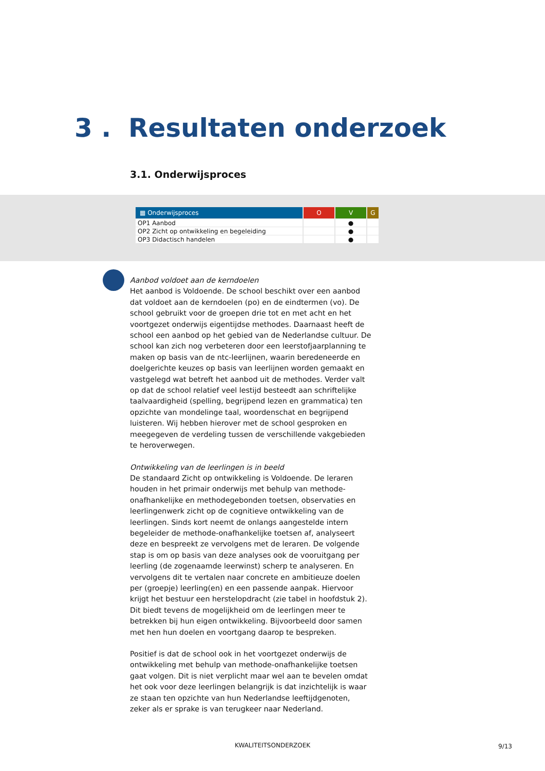3 . Resultaten onderzoek
3.1. Onderwijsproces
| ▦ Onderwijsproces | O | V | G |
| --- | --- | --- | --- |
| OP1 Aanbod | | ● | |
| OP2 Zicht op ontwikkeling en begeleiding | | ● | |
| OP3 Didactisch handelen | | ● | |
Aanbod voldoet aan de kerndoelen
Het aanbod is Voldoende. De school beschikt over een aanbod dat voldoet aan de kerndoelen (po) en de eindtermen (vo). De school gebruikt voor de groepen drie tot en met acht en het voortgezet onderwijs eigentijdse methodes. Daarnaast heeft de school een aanbod op het gebied van de Nederlandse cultuur. De school kan zich nog verbeteren door een leerstofjaarplanning te maken op basis van de ntc-leerlijnen, waarin beredeneerde en doelgerichte keuzes op basis van leerlijnen worden gemaakt en vastgelegd wat betreft het aanbod uit de methodes. Verder valt op dat de school relatief veel lestijd besteedt aan schriftelijke taalvaardigheid (spelling, begrijpend lezen en grammatica) ten opzichte van mondelinge taal, woordenschat en begrijpend luisteren. Wij hebben hierover met de school gesproken en meegegeven de verdeling tussen de verschillende vakgebieden te heroverwegen.
Ontwikkeling van de leerlingen is in beeld
De standaard Zicht op ontwikkeling is Voldoende. De leraren houden in het primair onderwijs met behulp van methode-onafhankelijke en methodegebonden toetsen, observaties en leerlingenwerk zicht op de cognitieve ontwikkeling van de leerlingen. Sinds kort neemt de onlangs aangestelde intern begeleider de methode-onafhankelijke toetsen af, analyseert deze en bespreekt ze vervolgens met de leraren. De volgende stap is om op basis van deze analyses ook de vooruitgang per leerling (de zogenaamde leerwinst) scherp te analyseren. En vervolgens dit te vertalen naar concrete en ambitieuze doelen per (groepje) leerling(en) en een passende aanpak. Hiervoor krijgt het bestuur een herstelopdracht (zie tabel in hoofdstuk 2). Dit biedt tevens de mogelijkheid om de leerlingen meer te betrekken bij hun eigen ontwikkeling. Bijvoorbeeld door samen met hen hun doelen en voortgang daarop te bespreken.
Positief is dat de school ook in het voortgezet onderwijs de ontwikkeling met behulp van methode-onafhankelijke toetsen gaat volgen. Dit is niet verplicht maar wel aan te bevelen omdat het ook voor deze leerlingen belangrijk is dat inzichtelijk is waar ze staan ten opzichte van hun Nederlandse leeftijdgenoten, zeker als er sprake is van terugkeer naar Nederland.
KWALITEITSONDERZOEK 9/13